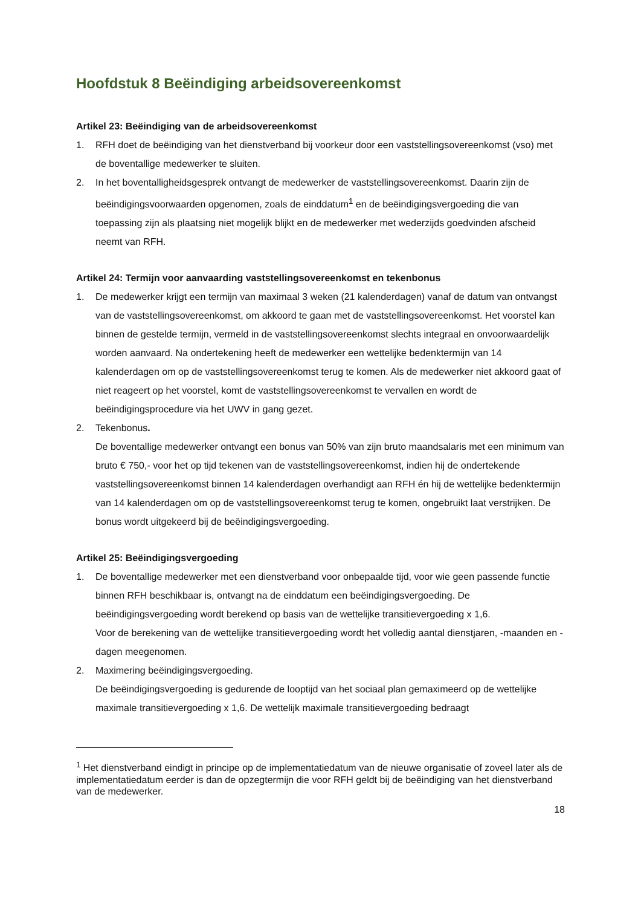Hoofdstuk 8 Beëindiging arbeidsovereenkomst
Artikel 23: Beëindiging van de arbeidsovereenkomst
1. RFH doet de beëindiging van het dienstverband bij voorkeur door een vaststellingsovereenkomst (vso) met de boventallige medewerker te sluiten.
2. In het boventalligheidsgesprek ontvangt de medewerker de vaststellingsovereenkomst. Daarin zijn de beëindigingsvoorwaarden opgenomen, zoals de einddatum<sup>1</sup> en de beëindigingsvergoeding die van toepassing zijn als plaatsing niet mogelijk blijkt en de medewerker met wederzijds goedvinden afscheid neemt van RFH.
Artikel 24: Termijn voor aanvaarding vaststellingsovereenkomst en tekenbonus
1. De medewerker krijgt een termijn van maximaal 3 weken (21 kalenderdagen) vanaf de datum van ontvangst van de vaststellingsovereenkomst, om akkoord te gaan met de vaststellingsovereenkomst. Het voorstel kan binnen de gestelde termijn, vermeld in de vaststellingsovereenkomst slechts integraal en onvoorwaardelijk worden aanvaard. Na ondertekening heeft de medewerker een wettelijke bedenktermijn van 14 kalenderdagen om op de vaststellingsovereenkomst terug te komen. Als de medewerker niet akkoord gaat of niet reageert op het voorstel, komt de vaststellingsovereenkomst te vervallen en wordt de beëindigingsprocedure via het UWV in gang gezet.
2. Tekenbonus.
De boventallige medewerker ontvangt een bonus van 50% van zijn bruto maandsalaris met een minimum van bruto € 750,- voor het op tijd tekenen van de vaststellingsovereenkomst, indien hij de ondertekende vaststellingsovereenkomst binnen 14 kalenderdagen overhandigt aan RFH én hij de wettelijke bedenktermijn van 14 kalenderdagen om op de vaststellingsovereenkomst terug te komen, ongebruikt laat verstrijken. De bonus wordt uitgekeerd bij de beëindigingsvergoeding.
Artikel 25: Beëindigingsvergoeding
1. De boventallige medewerker met een dienstverband voor onbepaalde tijd, voor wie geen passende functie binnen RFH beschikbaar is, ontvangt na de einddatum een beëindigingsvergoeding. De beëindigingsvergoeding wordt berekend op basis van de wettelijke transitievergoeding x 1,6.
Voor de berekening van de wettelijke transitievergoeding wordt het volledig aantal dienstjaren, -maanden en -dagen meegenomen.
2. Maximering beëindigingsvergoeding.
De beëindigingsvergoeding is gedurende de looptijd van het sociaal plan gemaximeerd op de wettelijke maximale transitievergoeding x 1,6. De wettelijk maximale transitievergoeding bedraagt
<sup>1</sup> Het dienstverband eindigt in principe op de implementatiedatum van de nieuwe organisatie of zoveel later als de implementatiedatum eerder is dan de opzegtermijn die voor RFH geldt bij de beëindiging van het dienstverband van de medewerker.
18